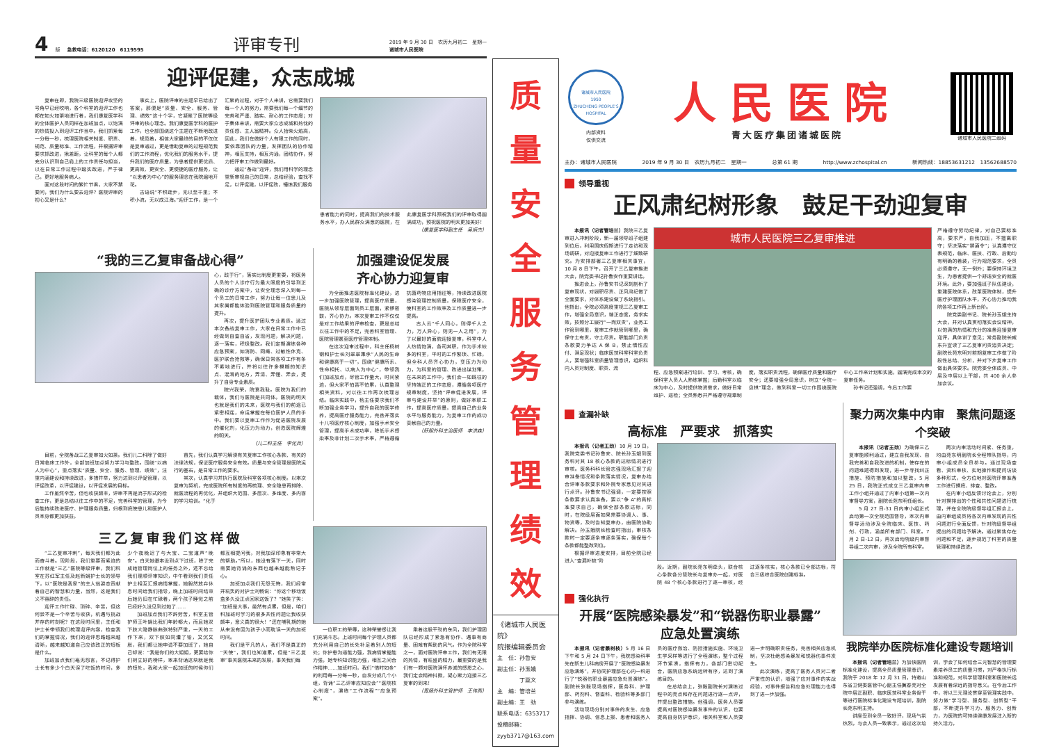4 版 急救电话：6120120　6119595 评审专刊 2019 年 9 月 30 日　农历九月初二　星期一
诸城市人民医院
迎评促建，众志成城
复审在即，我院三级医院迎评攻坚的号角早已经吹响，各个科室的迎评工作也都在如火如荼地进行着，我们康复医学科的全体医护人员同样在加班加点，以饱满的热情投入到迎评工作当中。我们抓紧每一分每一秒，梳理医院相关制度、职责、规范、质量标准、工作流程，并根据评审要求抓改进，揪差距，让科室的每个人都充分认识到自己肩上的工作责任与担当，以在日常工作过程中踏实改进，严于律己，更好地服务病人。
面对这段时间的繁忙节奏，大家不禁要问，我们为什么要去迎评？医院评审的初心又是什么？
事实上，医院评审的主题早已给出了答案，那便是“质量、安全、服务、管理、绩效”这十个字，它凝聚了医院等级评审的核心理念。我们康复医学科的医护工作，也全部围绕这个主题在不断地改进着，规范着，相信大家最终的目的不仅仅是复审通过，更是借助复审的过程规范我们的工作流程，优化我们的服务水平，提升我们的医疗质量，为患者提供更优质、更高效、更安全、更便捷的医疗服务，让“以患者为中心”的服务理念在我院遍地开花。
古语说“不积跬步，无以至千里；不积小流，无以成江海。”迎评工作，是一个汇聚的过程，对于个人来讲，它需要我们每一个人的努力，需要我们每一个细节的完善和严谨、踏实、耐心的工作态度；对于集体来讲，需要大家众志成城和热忱的责任感、主人翁精神。众人拾柴火焰高，因此，我们在做好个人有限工作的同时，要依靠团队的力量，发挥团队的协作精神，相互支持，相互沟通，团结协作，努力把评审工作做到最好。
通过“备战”迎评，我们用科学的理念重新审视自己的日常，总结经验，查找不足，以评促建，以评促改，锤炼我们服务
患者能力的同时，提高我们的技术服务水平，办人民群众满意的医院，在此康复医学科预祝我们的评审取得圆满成功，预祝医院的明天更加美好！
（康复医学科副主任　吴炳杰）
“我的三乙复审备战心得”
心，践于行”，落实比制度更重要，将医务人员的个人诊疗行为最大限度的引导到正确的诊疗方案中，让安全理念深入到每一个员工的日常工作，努力让每一位患儿及其家属都能体验到医院管理和服务质量的提升。
再次，提升医护团队专业素质。通过本次备战复审工作，大家在日常工作中已经做到自查自省，发现问题，解决问题，逐一落实，积极整改。我们定期演练各种应急预案，如消防、网瘫、过敏性休克、医护联合抢救等，确保日常各项工作有条不紊地进行，并将以往许多模糊的知识点、混淆的地方，弄清、弄懂、弄会，提升了自身专业素质。
院兴我荣，院衰我耻。医院为我们的载体，我们与医院是共同体。医院的明天也就是我们的未来，医院与我们的前途已紧密相连，命运掌握在每位医护人员的手中。我们要以复审工作作为促进医院发展的催化剂，化压力为动力，创造医院辉煌的明天。
（儿二科主任　李化兵）
目前，全院备战三乙复审如火如荼。我们儿二科除了做好日常临床工作外，全部加班加点努力学习与整改。围绕“以病人为中心”，重点落实“质量、安全、服务、管理、绩效”，注重内涵建设和持续改进，多措并举，努力达到以评促管理，以评促改革，以评促建设，以评促发展的目标。
工作虽然辛苦，但也收获颇丰，评审不再是流于形式的检查工作，更是总结以往工作中的不足，完善科室的管理，为今后能持续改进医疗、护理服务质量，归根到底使患儿和医护人员本身都更加获益。
首先，我们认真学习解读有关复审工作核心条款、有关的法律法规，保证医疗服务安全有效。质量与安全管理是医院运行的基石，是日常工作的要求。
其次，认真学习并执行医院及科室各项核心制度。以本次复审为契机，完成医院所有制度的再梳理、安全隐患再排除、就医流程的再优化，并组织大范围、多层次、多维度、多内容的学习培训。“化于
加强建设促发展
齐心协力迎复审
为全面推进医院标准化建设，进一步加强医院管理，提高医疗质量，医院从领导层面到员工层面，紧锣密鼓，齐心协力。本次复审工作不仅仅是对工作结果的评审检查，更是总结以往工作中的不足，完善科室管理、医院管理甚至医疗管理体制。
在这次迎审过程中，科主任杨树钢和护士长刘翠翠秉承“人民的生命和健康高于一切”，围绕“健康所系、性命相托、以病人为中心”，带领我们加班加点，尽管工作量大，时间紧迫，但大家不怕苦不怕累，认真整理相关资料，对以往工作再次梳理总结。临床实践中，杨主任要求我们不断加强业务学习，提升自我的医学修养，提高医疗服务能力，完善并落实十八项医疗核心制度，加强手术安全管理，提高手术成功率，降低手术感染率及非计划二次手术率，严格遵循抗菌药物应用指征等，持续改进医院感染管理控制质量，保障医疗安全，使科室的工作效率及工作质量进一步提高。
古人云“千人同心，则得千人之力，万人异心，则无一人之用”，为了以最好的面貌迎接复审，科室中人人热情饱满，各司其职，作为手术较多的科室，平时的工作繁琐、忙碌，但全科人员齐心协力，变压力为动力，为科室的管理、改进出谋划策，在未来的工作中，我们会一如既往的坚持端正的工作态度，遵循各项医疗规章制度，坚持“评审促进发展，评审与建设并举”的原则，做好本职工作，提高医疗质量，提高自己的业务水平与服务能力，为复审工作的成功贡献自己的力量。
（肝胆外科主治医师　李洪森）
三乙复审我们这样做
“三乙复审冲刺”，每天我们都为此而奋斗着。现阶段，我们重要而紧迫的工作就是“三乙”医院等级评审，我们科室在苏红军主任及赵新娟护士长的领导下，以“医院是我家”的主人翁姿态贡献着自己的智慧和力量，当然，这是我们义不容辞的责任。
迎评工作忙碌、琐碎、辛苦，但这何尝不是一个辛苦与收获，机遇与挑战并存的时刻呢？在这段时间里，主任和护士长带领我们梳理迎评内容，检查我们的掌握情况，我们的迎评思路越来越清晰，越来越知道自己应该改正的短板是什么。
加班加点我们毫无怨言，不记得护士长有多少个白天误了吃饭的时间，多少个夜晚迟了与大宝、二宝道声“晚安”。白天她基本没到点下过班，除了完成她管理岗位上的任务之外，还不忘给我们理顺评审知识，中午看到我们责任护士相互汇报病情掌握，她毅然放弃休息时间给我们指导，晚上加班时间结束后她仍旧在忙碌着，两个孩子睡觉之前已经好久没见到过她了……
加班加点我们不辞劳苦，科室主管护师王叶娟比我们年龄都大，而且她双下肢大隐静脉曲张特别严重，一天的工作下来，双下肢如同灌了铅，又沉又胀，我们都让她申请不要加班了，她自己却说：“我是你们的大姐姐，更要给你们树立好的榜样，本来背诵这块就是我的短处，我和大家一起加班的时候你们都互相提问我，对我加深印象有非常大的帮助。”所以，她没有落下一天，同时需要她背诵的东西也越来越能熟记于心。
加班加点我们无怨无悔，我们经常开玩笑的对护士刘畅说：“你这个移动饭盒多久没正点回家送饭了？”她笑了笑：“加班是大事，虽然有点累，但是，咱们科加班时学习的很多共性问题让我收获颇丰，意义真的很大！”还在哺乳期的她从来没有因为孩子小而耽误一天的加班时间。
我们是平凡的人，我们不是真正的“天使”，我们也知道累，但是“三乙复审”事关医院未来的发展，事关我们每
一位职工的荣辱，这种荣誉感让我们充满斗志。上班时间每个护理人员都充分利用自己的长处补足着别人的短处；你护患沟通能力强，我病情掌握能力强，她专科知识能力强，相互之间合作精神……加班时间，我们“惜时如金”的利用每一分每一秒，自发分成几个小组，背诵“三乙评审应知应会”“医院核心制度”，演练“工作流程”“应急预案”。
乘着这股干劲的东风，我们护理团队已经形成了紧急有协作、遇事有商量、困难有帮助的风气。作为全院科室之一，面对医院评审工作，我们有无限的热情，有旺盛的精力，最重要的是我们有一颗对医院满怀赤诚的感恩之心，我们定会精神抖擞，凝心聚力迎接三乙复审的到来！
（胃肠外科主管护师　王伟燕）
质
量
安
全
服
务
管
理
绩
效
《诸城市人民医院》
院报编辑委员会
主　任：孙鲁安
副主任：孙玉娥
　　　　丁亚文
主　编：管培兰
副主编：王　劲
联系电话：6353717
投稿邮箱：
zyyb3717@163.com
诸城市人民医院
1950
ZHUCHENG PEOPLE'S HOSPITAL
内部资料
仅供交流
人民医院
青大医疗集团诸城医院
诸城市人民医院二维码
主办：诸城市人民医院 2019 年 9 月 30 日　农历九月初二　星期一 总第 61 期 http://www.zchospital.cn 新闻热线：18853631212　13562688570
领导重视
正风肃纪树形象　鼓足干劲迎复审
本报讯（记者管培兰）我院三乙复审进入冲刺阶段，新一届领导班子组建到位后，利用国庆假期进行了走访和现场调研，对迎接复审工作进行了细致研究。为安排部署三乙复审相关事宜，10 月 8 日下午，召开了三乙复审推进大会，院党委书记孙鲁安作重要讲话。
推进会上，孙鲁安书记深刻剖析了复审现状，对履职尽责、正风肃纪做了全面要求，对体系建设做了系统指引。他指出，全院必须高度重视三乙复审工作，增强全局意识，端正态度，务求实效，按照分工履行“一岗双责”，业务工作管到哪里，复审工作就管到哪里，确保守土有责，守土尽责。职能部门负责条款要力争达 A 保 B，禁止惰性应付、满足现状；临床医技科室科室负责人，要增强科室质量管理意识，组织科内人员对制度、职责、流
城市人民医院三乙复审推进
程、应急预案进行培训、学习、考核，确保科室人员人人熟练掌握；后勤科室以临床为中心，及时提供物资需求，做好日常维护、巡检；全员熟悉并严格遵守规章制度，落实职责流程，确保医疗质量和医疗安全；还要增强全局意识，树立“全院一盘棋”理念，做到科室一切工作围绕医院中心工作来计划和实施，圆满完成本次的复审任务。
孙书记还强调，今后工作要
严格遵守劳动纪律，对自己要标准高，要求严，自我加压，不擅离职守；坚决落实“禁酒令”；认真遵守仪表规范，临床、医技、行政、后勤均有明确的着装，行为规范要求，全员必须遵守，无一例外；要保持环境卫生，为患者提供一个舒适安全的就医环境。此外，要加强班子队伍建设，重建医院体系，改革医院体制，提升医疗护理团队水平，齐心协力推动我院各项工作再上新台阶。
院党委副书记、院长孙玉娥主持大会，并对认真贯彻落实会议精神，以饱满的热情和充分的准备迎接复审迎评，具体讲了意见；常务副院长臧东升宣读了三乙复审问责追责决定；副院长苑东明对前期复审工作做了阶段性总结、分析，并对下步复审工作做出具体要求。院党委全体成员、中层及中层以上干部，共 400 余人参加会议。
查漏补缺
高标准　严要求　抓落实
本报讯（记者王劲）10 月 19 日，我院党委书记孙鲁安、院长孙玉娥到医务科对其 18 核心条款的达标情况进行审核。医务科科长管志强现场汇报了迎审准备情况和条款落实情况，复审办结合评审条款要求和外院专家意见对其进行点评。孙鲁安书记强调，一定要按照条款要求认真准备，要以“争 A”的高标准要求自己，确保全部条款达标，同时，在院级层面如果需要协调人、事、物资等，及时告知复审办，由医院协助解决。孙玉娥院长检查时指出，审核条款时一定要逐条审逐条落实，确保每个条款都能整改到位。
根据评审进度安排，目前全院已经进入“查漏补缺”阶
段。近期，副院长苑东明牵头，联合核心条款各分管院长与复审办一起，对医院 48 个核心条款进行了逐一审核，经过逐条核实，核心条款已全部达标，符合三级综合医院创建标准。
聚力两次集中内审　聚焦问题逐个突破
本报讯（记者王劲）为确保三乙复审能顺利通过，建立自我发现、自我完善和自我改进的机制，使存在的问题难题得到发现，进一步寻找纠正措施、预防措施和加以整改，5 月 25 日，我院正式成立三乙复审内审工作小组并通过了内审小组第一次内审督导方案，副院长苑东明任组长。
5 月 27 日-31 日内审小组正式启动第一次全院范围督导，本次内审督导活动涉及全院临床、医技、药剂、行政，涵盖所有部门、科室。7 月 2 日-12 日，再次启动院级内审督导组二次内审，涉及全院所有科室。
两次内审活动时间紧、任务重，均由苑东明副院长全程带队指导，内审小组成员全员参与。通过现场查看、资料审核、实地操作和提问访谈多种形式，全方位地对医院评审准备工作进行摸底、排查、整改。
在内审小组反馈讨论会上，分别针对摸排出的个性和共性问题进行梳理，并在全院院级督导组汇报会上，由内审组成员将各次内审发现的共性问题进行全面反馈，针对院级督导组提出的问题给予解决。通过聚焦存在问题和不足，逐步规范了科室的质量管理和持续改进。
强化执行
开展“医院感染暴发”和“锐器伤职业暴露”
应急处置演练
本报讯（记者綦树枝）5 月 16 日下午和 5 月 24 日下午，我院感染科率先在新生儿科病房开展了“医院感染暴发应急演练”，并协同护理部在心内一科进行了“锐器伤职业暴露应急处置演练”。副院长张毅现场指挥，医务科、护理部、药剂科、督查科、检验科等多部门参与演练。
活动现场分别对事件的发生、应急指挥、协调、信息上报、患者和医务人员的医疗救治、防控措施实施、环境卫生学采样等进行了全程演练，整个过程环节紧凑，指挥有力，各部门密切配合，医院应急系统运转有序，达到了演练目的。
在总结会上，张毅副院长对演练过程中的亮点和存在问题进行逐一点评，并提出整改措施。他强调，医务人员要提高对医院感染暴发事件的认识，也要提高自身防护意识，相关科室和人员要进一步明确职责任务，完善相关应急机制，坚决杜绝感染暴发和锐器伤事件发生。
此次演练，提高了医务人员对二者严重性的认识，增强了应对事件的实战经验，对事件报告和应急处理能力也得到了进一步加强。
我院举办医院标准化建设专题培训
本报讯（记者管培兰）为加快医院标准化建设，提高全员质量管理意识，我院于 2018 年 12 月 31 日，特邀山东省卫健委医管中心副主任冀春亮对全院中层正副职、临床医技科室业务骨干等进行医院标准化建设专题培训，副院长苑东明主持。
讲座受到全员一致好评，现场气氛热烈。与会人员一致表示，通过这次培训，学会了如何结合三元智慧的管理要素培养员工的质量习惯，对严格执行标准和规范，对科学管理科室和医院长远发展有着深远的指导意义。在今后工作中，将以三元理论贯穿至管理实践中，努力做“学习型、服务型、创新型”干部，不断提升学习力、服务力、创新力，为医院的可持续健康发展注入新的持久活力。